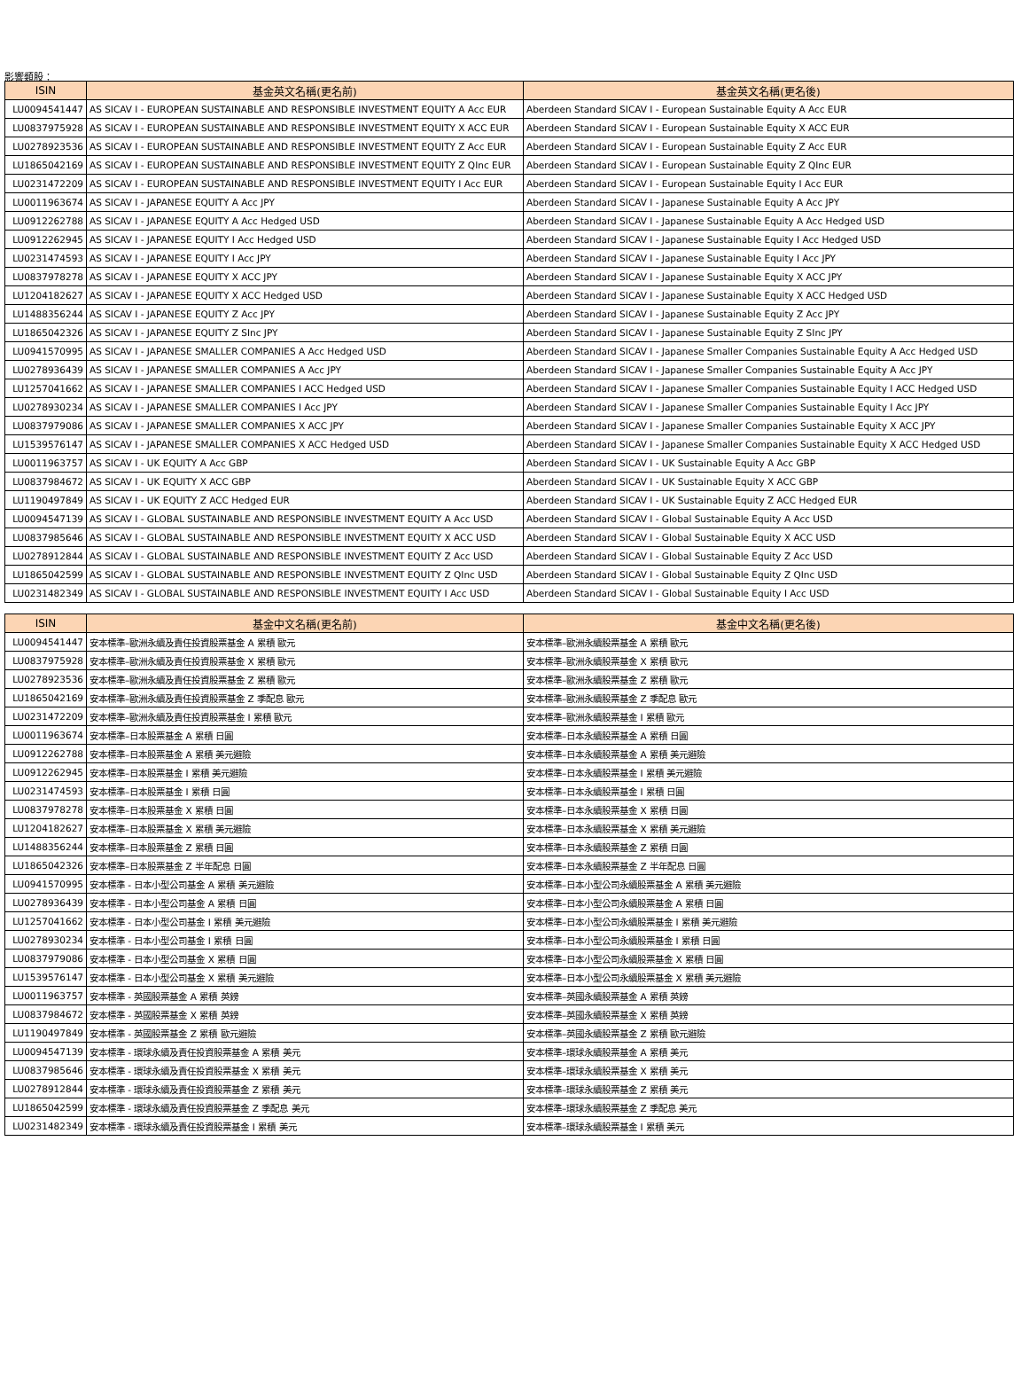影響類股：
| ISIN | 基金英文名稱(更名前) | 基金英文名稱(更名後) |
| --- | --- | --- |
| LU0094541447 | AS SICAV I - EUROPEAN SUSTAINABLE AND RESPONSIBLE INVESTMENT EQUITY A Acc EUR | Aberdeen Standard SICAV I - European Sustainable Equity A Acc EUR |
| LU0837975928 | AS SICAV I - EUROPEAN SUSTAINABLE AND RESPONSIBLE INVESTMENT EQUITY X ACC EUR | Aberdeen Standard SICAV I - European Sustainable Equity X ACC EUR |
| LU0278923536 | AS SICAV I - EUROPEAN SUSTAINABLE AND RESPONSIBLE INVESTMENT EQUITY Z Acc EUR | Aberdeen Standard SICAV I - European Sustainable Equity Z Acc EUR |
| LU1865042169 | AS SICAV I - EUROPEAN SUSTAINABLE AND RESPONSIBLE INVESTMENT EQUITY Z QInc EUR | Aberdeen Standard SICAV I - European Sustainable Equity Z QInc EUR |
| LU0231472209 | AS SICAV I - EUROPEAN SUSTAINABLE AND RESPONSIBLE INVESTMENT EQUITY I Acc EUR | Aberdeen Standard SICAV I - European Sustainable Equity I Acc EUR |
| LU0011963674 | AS SICAV I - JAPANESE EQUITY A Acc JPY | Aberdeen Standard SICAV I - Japanese Sustainable Equity A Acc JPY |
| LU0912262788 | AS SICAV I - JAPANESE EQUITY A Acc Hedged USD | Aberdeen Standard SICAV I - Japanese Sustainable Equity A Acc Hedged USD |
| LU0912262945 | AS SICAV I - JAPANESE EQUITY I Acc Hedged USD | Aberdeen Standard SICAV I - Japanese Sustainable Equity I Acc Hedged USD |
| LU0231474593 | AS SICAV I - JAPANESE EQUITY I Acc JPY | Aberdeen Standard SICAV I - Japanese Sustainable Equity I Acc JPY |
| LU0837978278 | AS SICAV I - JAPANESE EQUITY X ACC JPY | Aberdeen Standard SICAV I - Japanese Sustainable Equity X ACC JPY |
| LU1204182627 | AS SICAV I - JAPANESE EQUITY X ACC Hedged USD | Aberdeen Standard SICAV I - Japanese Sustainable Equity X ACC Hedged USD |
| LU1488356244 | AS SICAV I - JAPANESE EQUITY Z Acc JPY | Aberdeen Standard SICAV I - Japanese Sustainable Equity Z Acc JPY |
| LU1865042326 | AS SICAV I - JAPANESE EQUITY Z SInc JPY | Aberdeen Standard SICAV I - Japanese Sustainable Equity Z SInc JPY |
| LU0941570995 | AS SICAV I - JAPANESE SMALLER COMPANIES A Acc Hedged USD | Aberdeen Standard SICAV I - Japanese Smaller Companies Sustainable Equity A Acc Hedged USD |
| LU0278936439 | AS SICAV I - JAPANESE SMALLER COMPANIES A Acc JPY | Aberdeen Standard SICAV I - Japanese Smaller Companies Sustainable Equity A Acc JPY |
| LU1257041662 | AS SICAV I - JAPANESE SMALLER COMPANIES I ACC Hedged USD | Aberdeen Standard SICAV I - Japanese Smaller Companies Sustainable Equity I ACC Hedged USD |
| LU0278930234 | AS SICAV I - JAPANESE SMALLER COMPANIES I Acc JPY | Aberdeen Standard SICAV I - Japanese Smaller Companies Sustainable Equity I Acc JPY |
| LU0837979086 | AS SICAV I - JAPANESE SMALLER COMPANIES X ACC JPY | Aberdeen Standard SICAV I - Japanese Smaller Companies Sustainable Equity X ACC JPY |
| LU1539576147 | AS SICAV I - JAPANESE SMALLER COMPANIES X ACC Hedged USD | Aberdeen Standard SICAV I - Japanese Smaller Companies Sustainable Equity X ACC Hedged USD |
| LU0011963757 | AS SICAV I - UK EQUITY A Acc GBP | Aberdeen Standard SICAV I - UK Sustainable Equity A Acc GBP |
| LU0837984672 | AS SICAV I - UK EQUITY X ACC GBP | Aberdeen Standard SICAV I - UK Sustainable Equity X ACC GBP |
| LU1190497849 | AS SICAV I - UK EQUITY Z ACC Hedged EUR | Aberdeen Standard SICAV I - UK Sustainable Equity Z ACC Hedged EUR |
| LU0094547139 | AS SICAV I - GLOBAL SUSTAINABLE AND RESPONSIBLE INVESTMENT EQUITY A Acc USD | Aberdeen Standard SICAV I - Global Sustainable Equity A Acc USD |
| LU0837985646 | AS SICAV I - GLOBAL SUSTAINABLE AND RESPONSIBLE INVESTMENT EQUITY X ACC USD | Aberdeen Standard SICAV I - Global Sustainable Equity X ACC USD |
| LU0278912844 | AS SICAV I - GLOBAL SUSTAINABLE AND RESPONSIBLE INVESTMENT EQUITY Z Acc USD | Aberdeen Standard SICAV I - Global Sustainable Equity Z Acc USD |
| LU1865042599 | AS SICAV I - GLOBAL SUSTAINABLE AND RESPONSIBLE INVESTMENT EQUITY Z QInc USD | Aberdeen Standard SICAV I - Global Sustainable Equity Z QInc USD |
| LU0231482349 | AS SICAV I - GLOBAL SUSTAINABLE AND RESPONSIBLE INVESTMENT EQUITY I Acc USD | Aberdeen Standard SICAV I - Global Sustainable Equity I Acc USD |
| ISIN | 基金中文名稱(更名前) | 基金中文名稱(更名後) |
| --- | --- | --- |
| LU0094541447 | 安本標準–歐洲永續及責任投資股票基金 A 累積 歐元 | 安本標準–歐洲永續股票基金 A 累積 歐元 |
| LU0837975928 | 安本標準–歐洲永續及責任投資股票基金 X 累積 歐元 | 安本標準–歐洲永續股票基金 X 累積 歐元 |
| LU0278923536 | 安本標準–歐洲永續及責任投資股票基金 Z 累積 歐元 | 安本標準–歐洲永續股票基金 Z 累積 歐元 |
| LU1865042169 | 安本標準–歐洲永續及責任投資股票基金 Z 季配息 歐元 | 安本標準–歐洲永續股票基金 Z 季配息 歐元 |
| LU0231472209 | 安本標準–歐洲永續及責任投資股票基金 I 累積 歐元 | 安本標準–歐洲永續股票基金 I 累積 歐元 |
| LU0011963674 | 安本標準–日本股票基金 A 累積 日圓 | 安本標準–日本永續股票基金 A 累積 日圓 |
| LU0912262788 | 安本標準–日本股票基金 A 累積 美元避險 | 安本標準–日本永續股票基金 A 累積 美元避險 |
| LU0912262945 | 安本標準–日本股票基金 I 累積 美元避險 | 安本標準–日本永續股票基金 I 累積 美元避險 |
| LU0231474593 | 安本標準–日本股票基金 I 累積 日圓 | 安本標準–日本永續股票基金 I 累積 日圓 |
| LU0837978278 | 安本標準–日本股票基金 X 累積 日圓 | 安本標準–日本永續股票基金 X 累積 日圓 |
| LU1204182627 | 安本標準–日本股票基金 X 累積 美元避險 | 安本標準–日本永續股票基金 X 累積 美元避險 |
| LU1488356244 | 安本標準–日本股票基金 Z 累積 日圓 | 安本標準–日本永續股票基金 Z 累積 日圓 |
| LU1865042326 | 安本標準–日本股票基金 Z 半年配息 日圓 | 安本標準–日本永續股票基金 Z 半年配息 日圓 |
| LU0941570995 | 安本標準 - 日本小型公司基金 A 累積 美元避險 | 安本標準–日本小型公司永續股票基金 A 累積 美元避險 |
| LU0278936439 | 安本標準 - 日本小型公司基金 A 累積 日圓 | 安本標準–日本小型公司永續股票基金 A 累積 日圓 |
| LU1257041662 | 安本標準 - 日本小型公司基金 I 累積 美元避險 | 安本標準–日本小型公司永續股票基金 I 累積 美元避險 |
| LU0278930234 | 安本標準 - 日本小型公司基金 I 累積 日圓 | 安本標準–日本小型公司永續股票基金 I 累積 日圓 |
| LU0837979086 | 安本標準 - 日本小型公司基金 X 累積 日圓 | 安本標準–日本小型公司永續股票基金 X 累積 日圓 |
| LU1539576147 | 安本標準 - 日本小型公司基金 X 累積 美元避險 | 安本標準–日本小型公司永續股票基金 X 累積 美元避險 |
| LU0011963757 | 安本標準 - 英國股票基金 A 累積 英鎊 | 安本標準–英國永續股票基金 A 累積 英鎊 |
| LU0837984672 | 安本標準 - 英國股票基金 X 累積 英鎊 | 安本標準–英國永續股票基金 X 累積 英鎊 |
| LU1190497849 | 安本標準 - 英國股票基金 Z 累積 歐元避險 | 安本標準–英國永續股票基金 Z 累積 歐元避險 |
| LU0094547139 | 安本標準 - 環球永續及責任投資股票基金 A 累積 美元 | 安本標準–環球永續股票基金 A 累積 美元 |
| LU0837985646 | 安本標準 - 環球永續及責任投資股票基金 X 累積 美元 | 安本標準–環球永續股票基金 X 累積 美元 |
| LU0278912844 | 安本標準 - 環球永續及責任投資股票基金 Z 累積 美元 | 安本標準–環球永續股票基金 Z 累積 美元 |
| LU1865042599 | 安本標準 - 環球永續及責任投資股票基金 Z 季配息 美元 | 安本標準–環球永續股票基金 Z 季配息 美元 |
| LU0231482349 | 安本標準 - 環球永續及責任投資股票基金 I 累積 美元 | 安本標準–環球永續股票基金 I 累積 美元 |